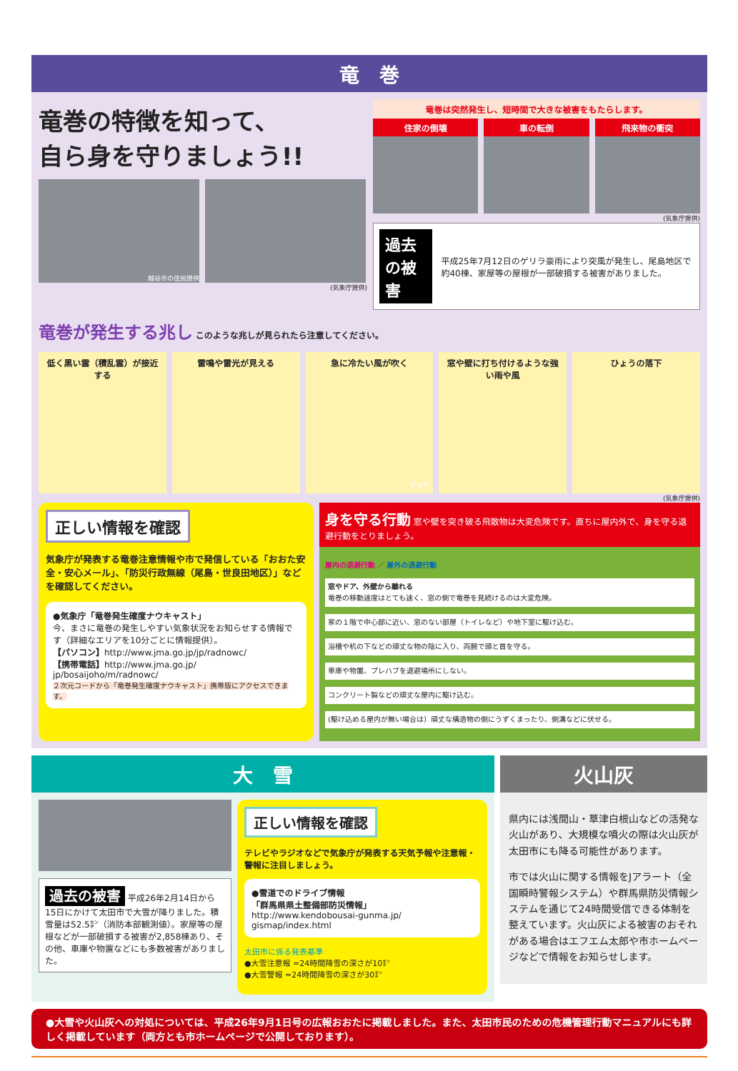竜　巻
竜巻の特徴を知って、
自ら身を守りましょう!!
越谷市の住民提供
(気象庁提供)
竜巻は突然発生し、短時間で大きな被害をもたらします。
住家の倒壊 車の転倒 飛来物の衝突
(気象庁提供)
過去の被害 平成25年7月12日のゲリラ豪雨により突風が発生し、尾島地区で約40棟、家屋等の屋根が一部破損する被害がありました。
竜巻が発生する兆し このような兆しが見られたら注意してください。
低く黒い雲（積乱雲）が接近する 雷鳴や雷光が見える 急に冷たい風が吹く
ビュウ
窓や壁に打ち付けるような強い雨や風 ひょうの落下
(気象庁提供)
正しい情報を確認
気象庁が発表する竜巻注意情報や市で発信している「おおた安全・安心メール」、「防災行政無線（尾島・世良田地区）」などを確認してください。
●気象庁「竜巻発生確度ナウキャスト」
今、まさに竜巻の発生しやすい気象状況をお知らせする情報です（詳細なエリアを10分ごとに情報提供）。
【パソコン】http://www.jma.go.jp/jp/radnowc/
【携帯電話】http://www.jma.go.jp/ jp/bosaijoho/m/radnowc/
２次元コードから「竜巻発生確度ナウキャスト」携帯版にアクセスできます。
身を守る行動 窓や壁を突き破る飛散物は大変危険です。直ちに屋内外で、身を守る退避行動をとりましょう。
屋内の退避行動 ／ 屋外の退避行動
窓やドア、外壁から離れる
竜巻の移動速度はとても速く、窓の側で竜巻を見続けるのは大変危険。
家の１階で中心部に近い、窓のない部屋（トイレなど）や地下室に駆け込む。
浴槽や机の下などの頑丈な物の陰に入り、両腕で頭と首を守る。
車庫や物置、プレハブを退避場所にしない。
コンクリート製などの頑丈な屋内に駆け込む。
(駆け込める屋内が無い場合は）頑丈な構造物の側にうずくまったり、側溝などに伏せる。
大　雪
過去の被害 平成26年2月14日から15日にかけて太田市で大雪が降りました。積雪量は52.5㌢（消防本部観測値）。家屋等の屋根などが一部破損する被害が2,858棟あり、その他、車庫や物置などにも多数被害がありました。
正しい情報を確認
テレビやラジオなどで気象庁が発表する天気予報や注意報・警報に注目しましょう。
●雪道でのドライブ情報
「群馬県県土整備部防災情報」
http://www.kendobousai-gunma.jp/ gismap/index.html
太田市に係る発表基準
●大雪注意報 =24時間降雪の深さが10㌢
●大雪警報 =24時間降雪の深さが30㌢
火山灰
県内には浅間山・草津白根山などの活発な火山があり、大規模な噴火の際は火山灰が太田市にも降る可能性があります。
市では火山に関する情報をJアラート（全国瞬時警報システム）や群馬県防災情報システムを通じて24時間受信できる体制を整えています。火山灰による被害のおそれがある場合はエフエム太郎や市ホームページなどで情報をお知らせします。
●大雪や火山灰への対処については、平成26年9月1日号の広報おおたに掲載しました。また、太田市民のための危機管理行動マニュアルにも詳しく掲載しています（両方とも市ホームページで公開しております）。